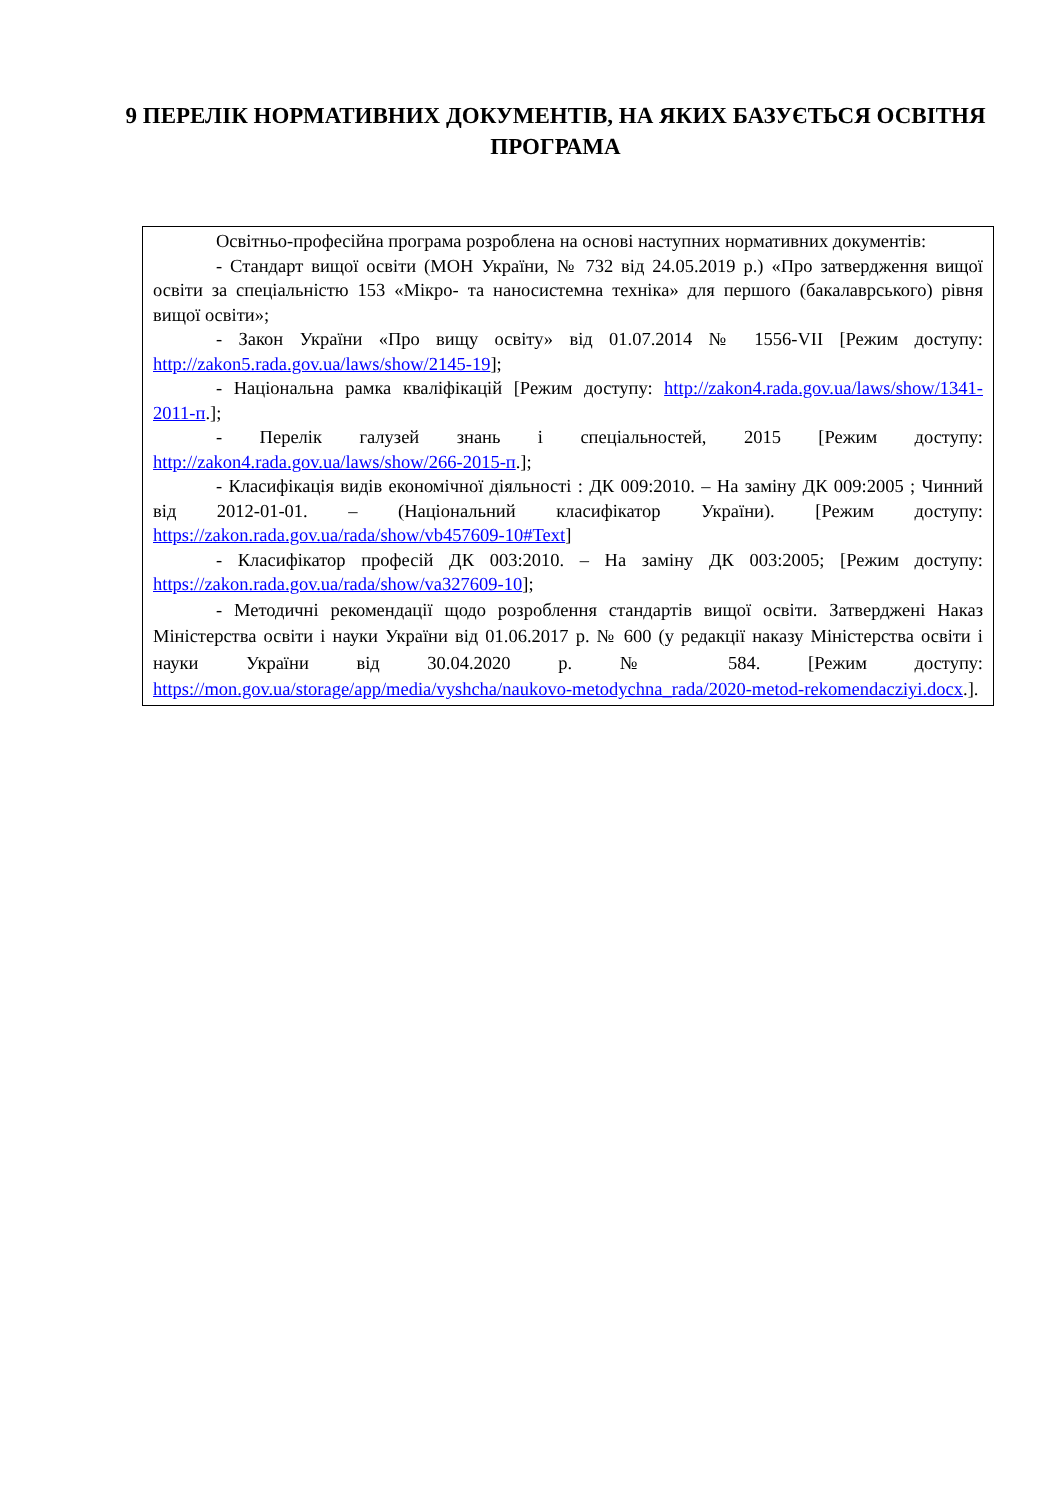9 ПЕРЕЛІК НОРМАТИВНИХ ДОКУМЕНТІВ, НА ЯКИХ БАЗУЄТЬСЯ ОСВІТНЯ ПРОГРАМА
| Освітньо-професійна програма розроблена на основі наступних нормативних документів: - Стандарт вищої освіти (МОН України, № 732 від 24.05.2019 р.) «Про затвердження вищої освіти за спеціальністю 153 «Мікро- та наносистемна техніка» для першого (бакалаврського) рівня вищої освіти»; - Закон України «Про вищу освіту» від 01.07.2014 № 1556-VII [Режим доступу: http://zakon5.rada.gov.ua/laws/show/2145-19 ]; - Національна рамка кваліфікацій [Режим доступу: http://zakon4.rada.gov.ua/laws/show/1341-2011-п .]; - Перелік галузей знань і спеціальностей, 2015 [Режим доступу: http://zakon4.rada.gov.ua/laws/show/266-2015-п .]; - Класифікація видів економічної діяльності : ДК 009:2010. – На заміну ДК 009:2005 ; Чинний від 2012-01-01. – (Національний класифікатор України). [Режим доступу: https://zakon.rada.gov.ua/rada/show/vb457609-10#Text ] - Класифікатор професій ДК 003:2010. – На заміну ДК 003:2005; [Режим доступу: https://zakon.rada.gov.ua/rada/show/va327609-10 ]; - Методичні рекомендації щодо розроблення стандартів вищої освіти. Затверджені Наказ Міністерства освіти і науки України від 01.06.2017 р. № 600 (у редакції наказу Міністерства освіти і науки України від 30.04.2020 р. № 584. [Режим доступу: https://mon.gov.ua/storage/app/media/vyshcha/naukovo-metodychna_rada/2020-metod-rekomendacziyi.docx .]. |